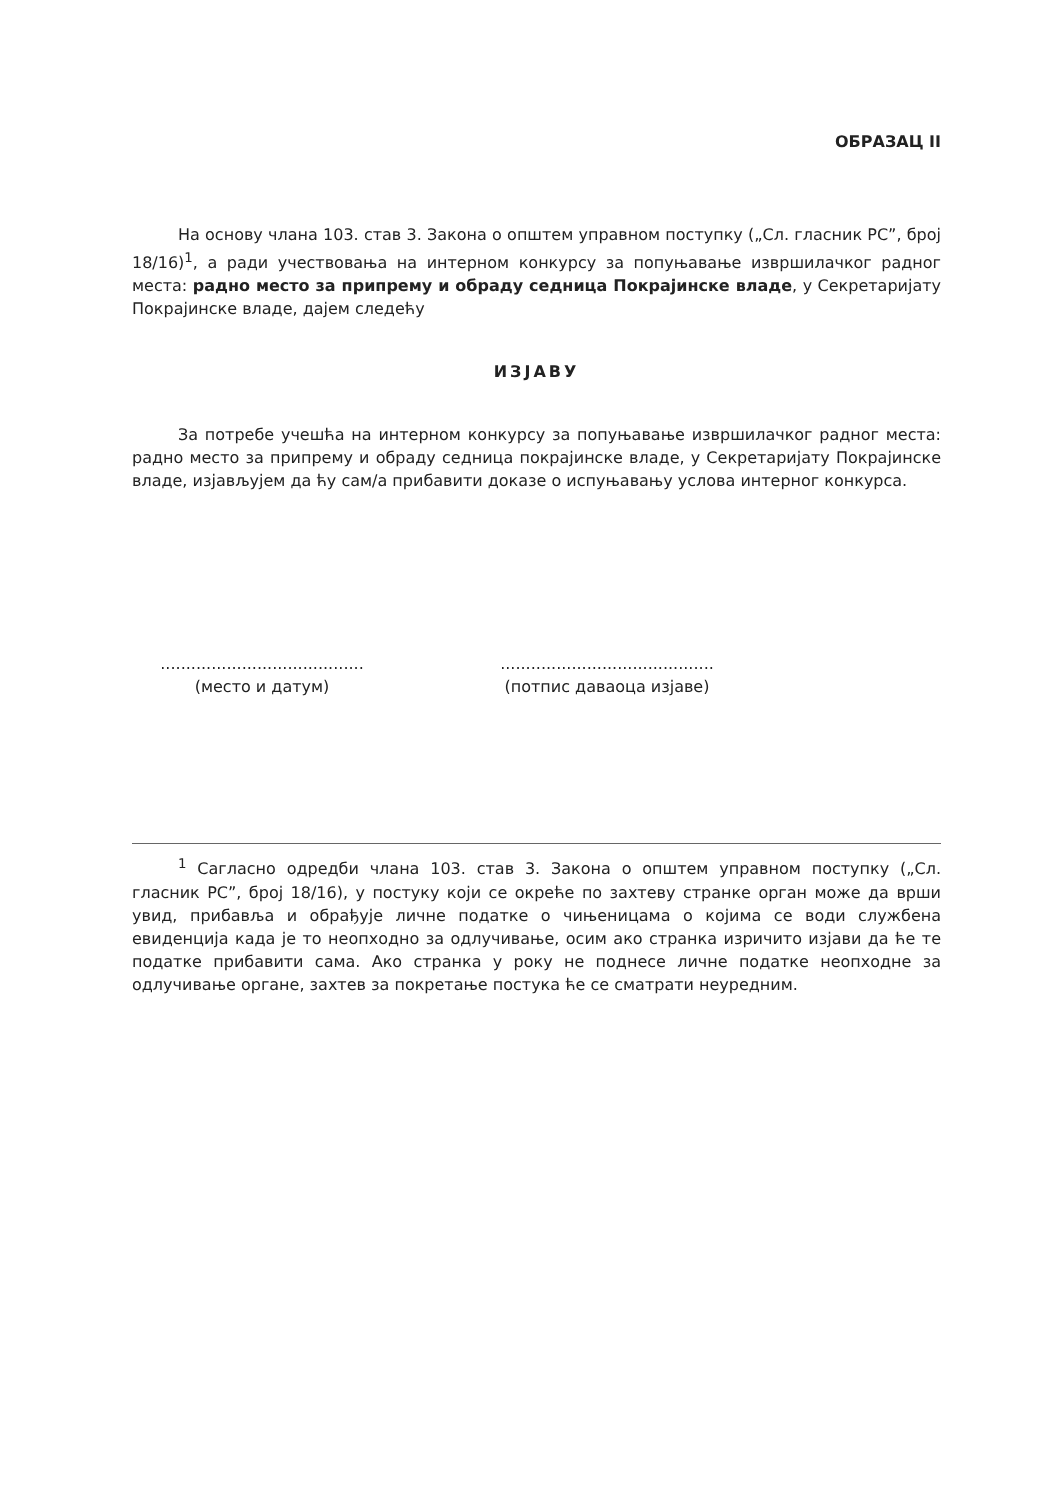ОБРАЗАЦ II
На основу члана 103. став 3. Закона о општем управном поступку („Сл. гласник РС”, број 18/16)<sup>1</sup>, а ради учествовања на интерном конкурсу за попуњавање извршилачког радног места: радно место за припрему и обраду седница Покрајинске владе, у Секретаријату Покрајинске владе, дајем следећу
ИЗЈАВУ
За потребе учешћа на интерном конкурсу за попуњавање извршилачког радног места: радно место за припрему и обраду седница покрајинске владе, у Секретаријату Покрајинске владе, изјављујем да ћу сам/а прибавити доказе о испуњавању услова интерног конкурса.
........................................
(место и датум)
..........................................
(потпис даваоца изјаве)
<sup>1</sup> Сагласно одредби члана 103. став 3. Закона о општем управном поступку („Сл. гласник РС”, број 18/16), у постуку који се окреће по захтеву странке орган може да врши увид, прибавља и обрађује личне податке о чињеницама о којима се води службена евиденција када је то неопходно за одлучивање, осим ако странка изричито изјави да ће те податке прибавити сама. Ако странка у року не поднесе личне податке неопходне за одлучивање органе, захтев за покретање постука ће се сматрати неуредним.